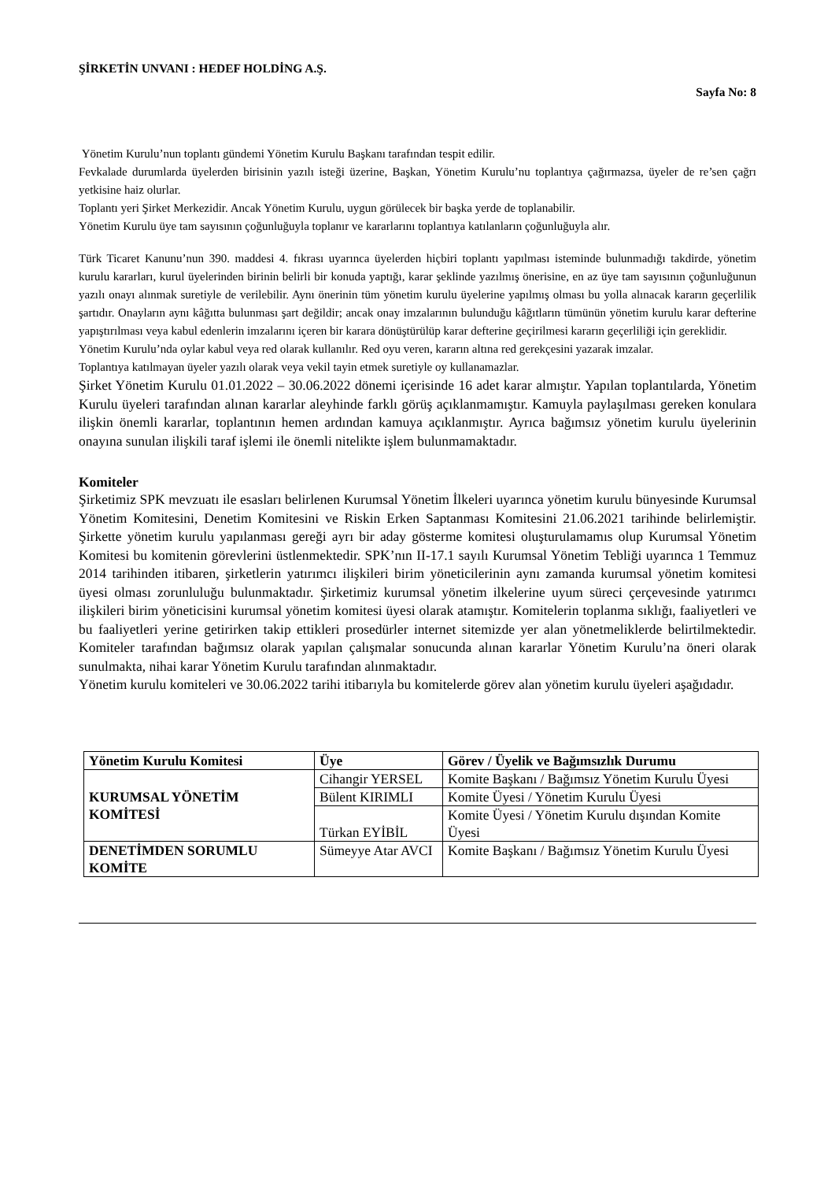ŞİRKETİN UNVANI : HEDEF HOLDİNG A.Ş.
Sayfa No: 8
Yönetim Kurulu’nun toplantı gündemi Yönetim Kurulu Başkanı tarafından tespit edilir.
Fevkalade durumlarda üyelerden birisinin yazılı isteği üzerine, Başkan, Yönetim Kurulu’nu toplantıya çağırmazsa, üyeler de re’sen çağrı yetkisine haiz olurlar.
Toplantı yeri Şirket Merkezidir. Ancak Yönetim Kurulu, uygun görülecek bir başka yerde de toplanabilir.
Yönetim Kurulu üye tam sayısının çoğunluğuyla toplanır ve kararlarını toplantıya katılanların çoğunluğuyla alır.
Türk Ticaret Kanunu’nun 390. maddesi 4. fıkrası uyarınca üyelerden hiçbiri toplantı yapılması isteminde bulunmadığı takdirde, yönetim kurulu kararları, kurul üyelerinden birinin belirli bir konuda yaptığı, karar şeklinde yazılmış önerisine, en az üye tam sayısının çoğunluğunun yazılı onayı alınmak suretiyle de verilebilir. Aynı önerinin tüm yönetim kurulu üyelerine yapılmış olması bu yolla alınacak kararın geçerlilik şartıdır. Onayların aynı kâğıtta bulunması şart değildir; ancak onay imzalarının bulunduğu kâğıtların tümünün yönetim kurulu karar defterine yapıştırılması veya kabul edenlerin imzalarını içeren bir karara dönüştürülüp karar defterine geçirilmesi kararın geçerliliği için gereklidir.
Yönetim Kurulu’nda oylar kabul veya red olarak kullanılır. Red oyu veren, kararın altına red gerekçesini yazarak imzalar.
Toplantıya katılmayan üyeler yazılı olarak veya vekil tayin etmek suretiyle oy kullanamazlar.
Şirket Yönetim Kurulu 01.01.2022 – 30.06.2022 dönemi içerisinde 16 adet karar almıştır. Yapılan toplantılarda, Yönetim Kurulu üyeleri tarafından alınan kararlar aleyhinde farklı görüş açıklanmamıştır. Kamuyla paylaşılması gereken konulara ilişkin önemli kararlar, toplantının hemen ardından kamuya açıklanmıştır. Ayrıca bağımsız yönetim kurulu üyelerinin onayına sunulan ilişkili taraf işlemi ile önemli nitelikte işlem bulunmamaktadır.
Komiteler
Şirketimiz SPK mevzuatı ile esasları belirlenen Kurumsal Yönetim İlkeleri uyarınca yönetim kurulu bünyesinde Kurumsal Yönetim Komitesini, Denetim Komitesini ve Riskin Erken Saptanması Komitesini 21.06.2021 tarihinde belirlemiştir. Şirkette yönetim kurulu yapılanması gereği ayrı bir aday gösterme komitesi oluşturulamamıs olup Kurumsal Yönetim Komitesi bu komitenin görevlerini üstlenmektedir. SPK’nın II-17.1 sayılı Kurumsal Yönetim Tebliği uyarınca 1 Temmuz 2014 tarihinden itibaren, şirketlerin yatırımcı ilişkileri birim yöneticilerinin aynı zamanda kurumsal yönetim komitesi üyesi olması zorunluluğu bulunmaktadır. Şirketimiz kurumsal yönetim ilkelerine uyum süreci çerçevesinde yatırımcı ilişkileri birim yöneticisini kurumsal yönetim komitesi üyesi olarak atamıştır. Komitelerin toplanma sıklığı, faaliyetleri ve bu faaliyetleri yerine getirirken takip ettikleri prosedürler internet sitemizde yer alan yönetmeliklerde belirtilmektedir. Komiteler tarafından bağımsız olarak yapılan çalışmalar sonucunda alınan kararlar Yönetim Kurulu’na öneri olarak sunulmakta, nihai karar Yönetim Kurulu tarafından alınmaktadır.
Yönetim kurulu komiteleri ve 30.06.2022 tarihi itibarıyla bu komitelerde görev alan yönetim kurulu üyeleri aşağıdadır.
| Yönetim Kurulu Komitesi | Üye | Görev / Üyelik ve Bağımsızlık Durumu |
| --- | --- | --- |
| KURUMSAL YÖNETİM KOMİTESİ | Cihangir YERSEL | Komite Başkanı / Bağımsız Yönetim Kurulu Üyesi |
| | Bülent KIRIMLI | Komite Üyesi / Yönetim Kurulu Üyesi |
| | Türkan EYİBİL | Komite Üyesi / Yönetim Kurulu dışından Komite Üyesi |
| DENETİMDEN SORUMLU KOMİTE | Sümeyye Atar AVCI | Komite Başkanı / Bağımsız Yönetim Kurulu Üyesi |